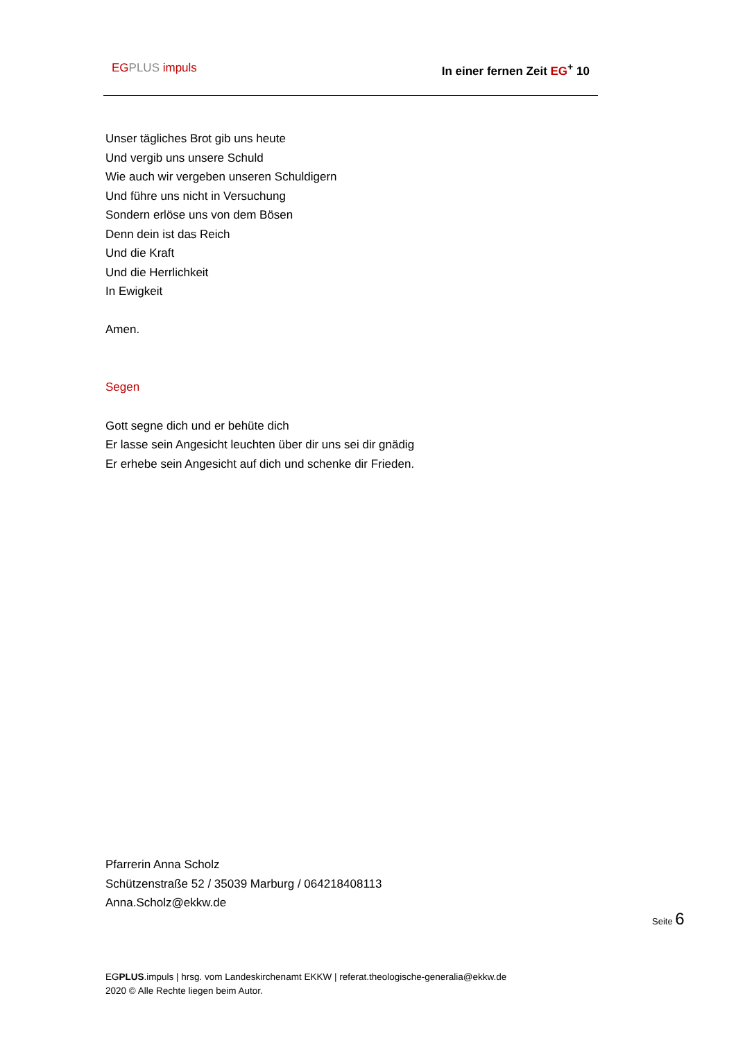EG PLUS impuls In einer fernen Zeit EG<sup>+</sup> 10
Unser tägliches Brot gib uns heute
Und vergib uns unsere Schuld
Wie auch wir vergeben unseren Schuldigern
Und führe uns nicht in Versuchung
Sondern erlöse uns von dem Bösen
Denn dein ist das Reich
Und die Kraft
Und die Herrlichkeit
In Ewigkeit
Amen.
Segen
Gott segne dich und er behüte dich
Er lasse sein Angesicht leuchten über dir uns sei dir gnädig
Er erhebe sein Angesicht auf dich und schenke dir Frieden.
Pfarrerin Anna Scholz
Schützenstraße 52 / 35039 Marburg / 064218408113
Anna.Scholz@ekkw.de
Seite 6
EGPLUS.impuls | hrsg. vom Landeskirchenamt EKKW | referat.theologische-generalia@ekkw.de
2020 © Alle Rechte liegen beim Autor.